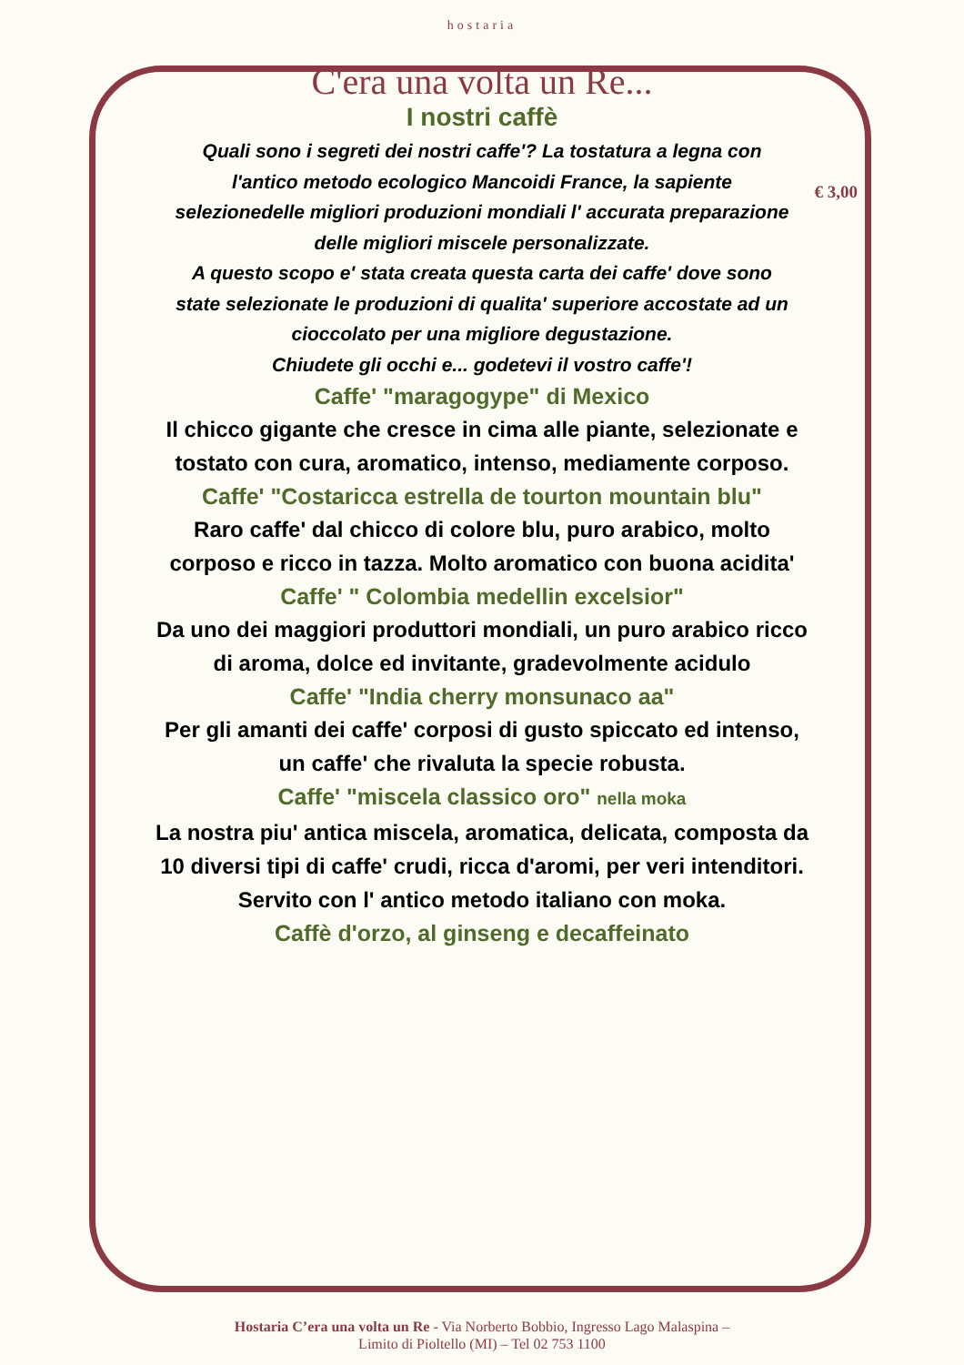€ 3,00
hostaria
C'era una volta un Re...
I nostri caffè
Quali sono i segreti dei nostri caffe'? La tostatura a legna con l'antico metodo ecologico Mancoidi France, la sapiente selezionedelle migliori produzioni mondiali l' accurata preparazione delle migliori miscele personalizzate.
A questo scopo e' stata creata questa carta dei caffe' dove sono state selezionate le produzioni di qualita' superiore accostate ad un cioccolato per una migliore degustazione.
Chiudete gli occhi e... godetevi il vostro caffe'!
Caffe' "maragogype" di Mexico
Il chicco gigante che cresce in cima alle piante, selezionate e tostato con cura, aromatico, intenso, mediamente corposo.
Caffe' "Costaricca estrella de tourton mountain blu"
Raro caffe' dal chicco di colore blu, puro arabico, molto corposo e ricco in tazza. Molto aromatico con buona acidita'
Caffe' " Colombia medellin excelsior"
Da uno dei maggiori produttori mondiali, un puro arabico ricco di aroma, dolce ed invitante, gradevolmente acidulo
Caffe' "India cherry monsunaco aa"
Per gli amanti dei caffe' corposi di gusto spiccato ed intenso, un caffe' che rivaluta la specie robusta.
Caffe' "miscela classico oro" nella moka
La nostra piu' antica miscela, aromatica, delicata, composta da 10 diversi tipi di caffe' crudi, ricca d'aromi, per veri intenditori.
Servito con l' antico metodo italiano con moka.
Caffè d'orzo, al ginseng e decaffeinato
Hostaria C’era una volta un Re - Via Norberto Bobbio, Ingresso Lago Malaspina –
Limito di Pioltello (MI) – Tel 02 753 1100